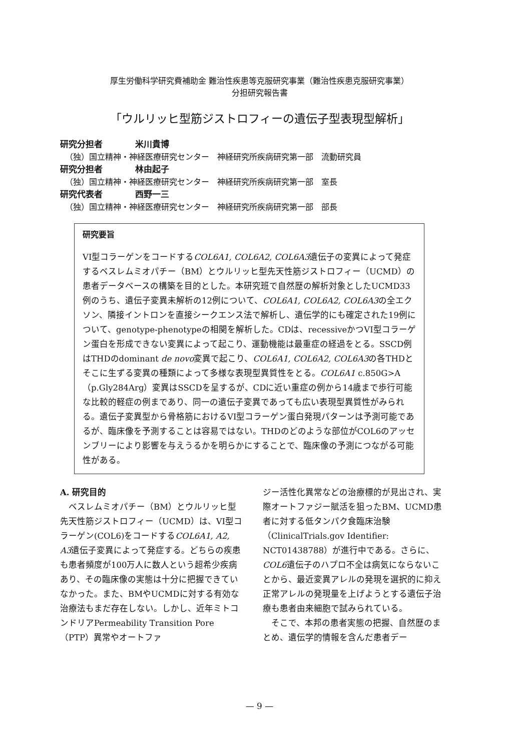厚生労働科学研究費補助金 難治性疾患等克服研究事業（難治性疾患克服研究事業）
分担研究報告書
「ウルリッヒ型筋ジストロフィーの遺伝子型表現型解析」
研究分担者 米川貴博
（独）国立精神・神経医療研究センター　神経研究所疾病研究第一部　流動研究員
研究分担者 林由起子
（独）国立精神・神経医療研究センター　神経研究所疾病研究第一部　室長
研究代表者 西野一三
（独）国立精神・神経医療研究センター　神経研究所疾病研究第一部　部長
研究要旨
VI型コラーゲンをコードするCOL6A1, COL6A2, COL6A3遺伝子の変異によって発症するベスレムミオパチー（BM）とウルリッヒ型先天性筋ジストロフィー（UCMD）の患者データベースの構築を目的とした。本研究班で自然歴の解析対象としたUCMD33例のうち、遺伝子変異未解析の12例について、COL6A1, COL6A2, COL6A3の全エクソン、隣接イントロンを直接シークエンス法で解析し、遺伝学的にも確定された19例について、genotype-phenotypeの相関を解析した。CDは、recessiveかつVI型コラーゲン蛋白を形成できない変異によって起こり、運動機能は最重症の経過をとる。SSCD例はTHDのdominant de novo変異で起こり、COL6A1, COL6A2, COL6A3の各THDとそこに生ずる変異の種類によって多様な表現型異質性をとる。COL6A1 c.850G>A（p.Gly284Arg）変異はSSCDを呈するが、CDに近い重症の例から14歳まで歩行可能な比較的軽症の例まであり、同一の遺伝子変異であっても広い表現型異質性がみられる。遺伝子変異型から骨格筋におけるVI型コラーゲン蛋白発現パターンは予測可能であるが、臨床像を予測することは容易ではない。THDのどのような部位がCOL6のアッセンブリーにより影響を与えうるかを明らかにすることで、臨床像の予測につながる可能性がある。
A. 研究目的
　ベスレムミオパチー（BM）とウルリッヒ型先天性筋ジストロフィー（UCMD）は、VI型コラーゲン(COL6)をコードするCOL6A1, A2, A3遺伝子変異によって発症する。どちらの疾患も患者頻度が100万人に数人という超希少疾病あり、その臨床像の実態は十分に把握できていなかった。また、BMやUCMDに対する有効な治療法もまだ存在しない。しかし、近年ミトコンドリアPermeability Transition Pore（PTP）異常やオートファ
ジー活性化異常などの治療標的が見出され、実際オートファジー賦活を狙ったBM、UCMD患者に対する低タンパク食臨床治験（ClinicalTrials.gov Identifier: NCT01438788）が進行中である。さらに、COL6遺伝子のハプロ不全は病気にならないことから、最近変異アレルの発現を選択的に抑え正常アレルの発現量を上げようとする遺伝子治療も患者由来細胞で試みられている。
　そこで、本邦の患者実態の把握、自然歴のまとめ、遺伝学的情報を含んだ患者デー
— 9 —